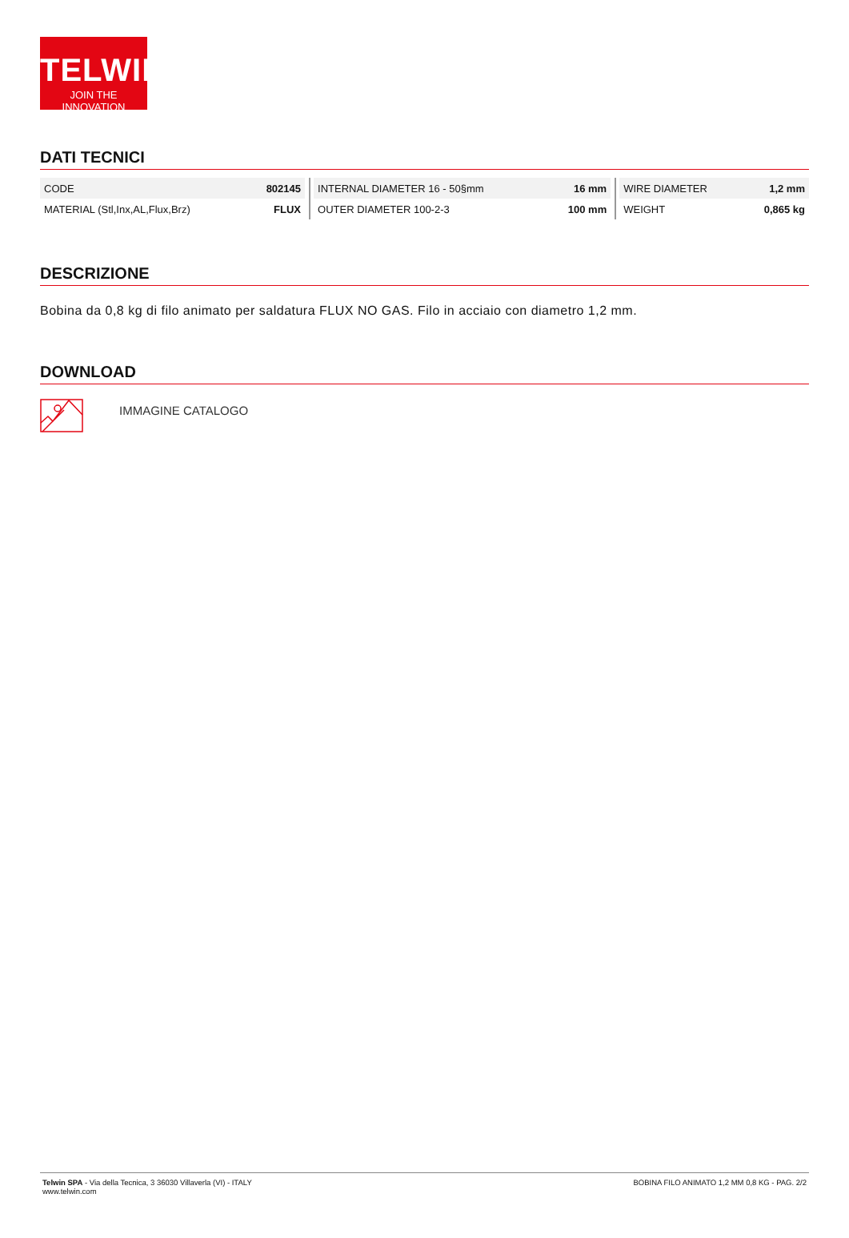TELWIN<sup>®</sup>
JOIN THE INNOVATION
DATI TECNICI
| CODE | 802145 | | | INTERNAL DIAMETER 16 - 50§mm | 16 mm | | | WIRE DIAMETER | 1,2 mm |
| MATERIAL (Stl,Inx,AL,Flux,Brz) | FLUX | | | OUTER DIAMETER 100-2-3 | 100 mm | | | WEIGHT | 0,865 kg |
DESCRIZIONE
Bobina da 0,8 kg di filo animato per saldatura FLUX NO GAS. Filo in acciaio con diametro 1,2 mm.
DOWNLOAD
IMMAGINE CATALOGO
Telwin SPA - Via della Tecnica, 3 36030 Villaverla (VI) - ITALY
www.telwin.com
BOBINA FILO ANIMATO 1,2 MM 0,8 KG - PAG. 2/2